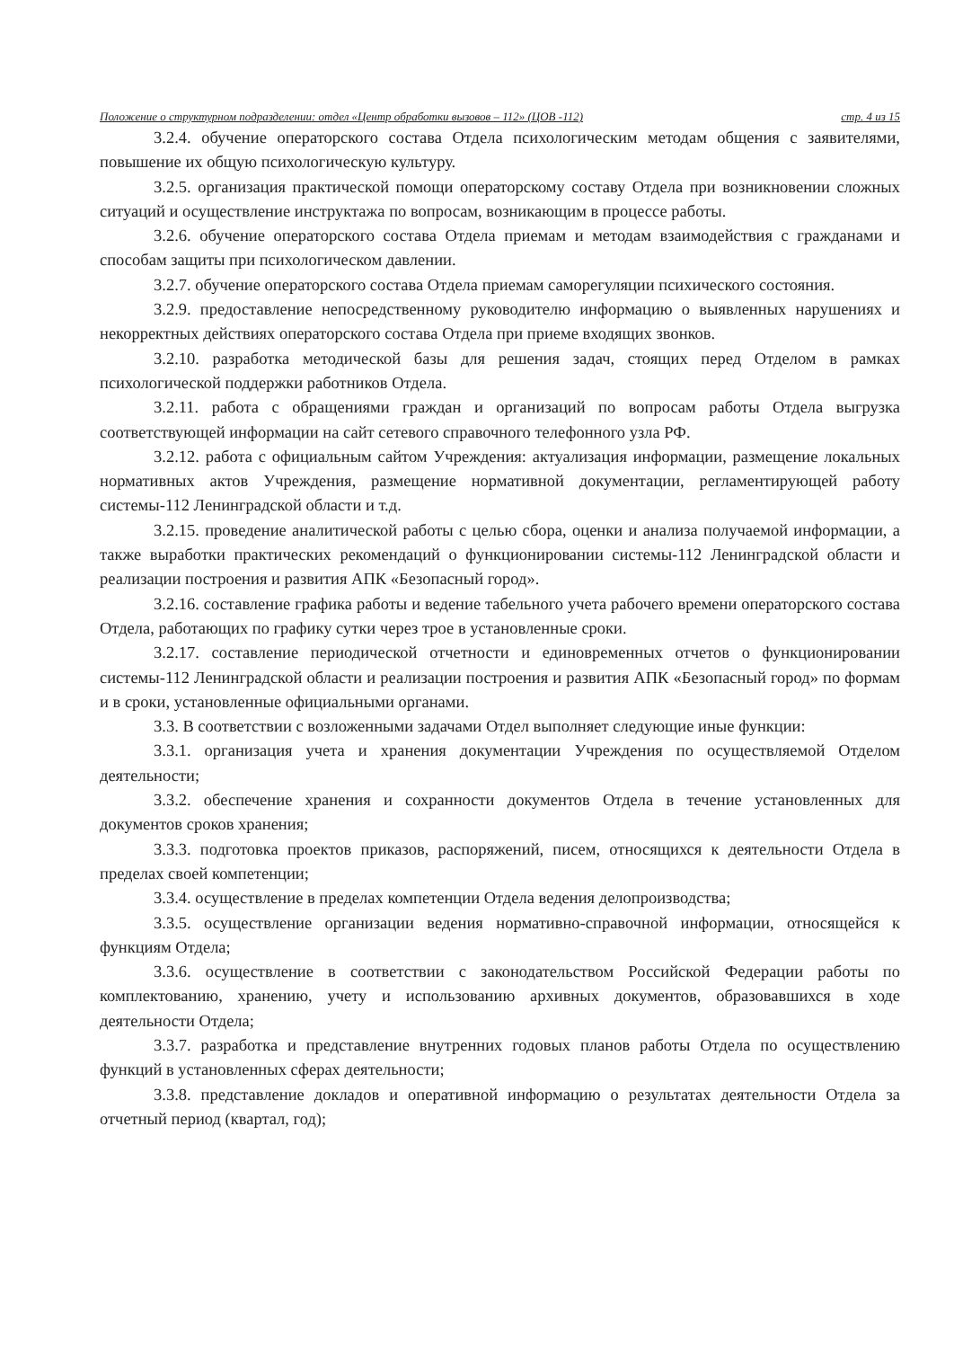Положение о структурном подразделении: отдел «Центр обработки вызовов – 112» (ЦОВ -112) стр. 4 из 15
3.2.4. обучение операторского состава Отдела психологическим методам общения с заявителями, повышение их общую психологическую культуру.
3.2.5. организация практической помощи операторскому составу Отдела при возникновении сложных ситуаций и осуществление инструктажа по вопросам, возникающим в процессе работы.
3.2.6. обучение операторского состава Отдела приемам и методам взаимодействия с гражданами и способам защиты при психологическом давлении.
3.2.7. обучение операторского состава Отдела приемам саморегуляции психического состояния.
3.2.9. предоставление непосредственному руководителю информацию о выявленных нарушениях и некорректных действиях операторского состава Отдела при приеме входящих звонков.
3.2.10. разработка методической базы для решения задач, стоящих перед Отделом в рамках психологической поддержки работников Отдела.
3.2.11. работа с обращениями граждан и организаций по вопросам работы Отдела выгрузка соответствующей информации на сайт сетевого справочного телефонного узла РФ.
3.2.12. работа с официальным сайтом Учреждения: актуализация информации, размещение локальных нормативных актов Учреждения, размещение нормативной документации, регламентирующей работу системы-112 Ленинградской области и т.д.
3.2.15. проведение аналитической работы с целью сбора, оценки и анализа получаемой информации, а также выработки практических рекомендаций о функционировании системы-112 Ленинградской области и реализации построения и развития АПК «Безопасный город».
3.2.16. составление графика работы и ведение табельного учета рабочего времени операторского состава Отдела, работающих по графику сутки через трое в установленные сроки.
3.2.17. составление периодической отчетности и единовременных отчетов о функционировании системы-112 Ленинградской области и реализации построения и развития АПК «Безопасный город» по формам и в сроки, установленные официальными органами.
3.3. В соответствии с возложенными задачами Отдел выполняет следующие иные функции:
3.3.1. организация учета и хранения документации Учреждения по осуществляемой Отделом деятельности;
3.3.2. обеспечение хранения и сохранности документов Отдела в течение установленных для документов сроков хранения;
3.3.3. подготовка проектов приказов, распоряжений, писем, относящихся к деятельности Отдела в пределах своей компетенции;
3.3.4. осуществление в пределах компетенции Отдела ведения делопроизводства;
3.3.5. осуществление организации ведения нормативно-справочной информации, относящейся к функциям Отдела;
3.3.6. осуществление в соответствии с законодательством Российской Федерации работы по комплектованию, хранению, учету и использованию архивных документов, образовавшихся в ходе деятельности Отдела;
3.3.7. разработка и представление внутренних годовых планов работы Отдела по осуществлению функций в установленных сферах деятельности;
3.3.8. представление докладов и оперативной информацию о результатах деятельности Отдела за отчетный период (квартал, год);